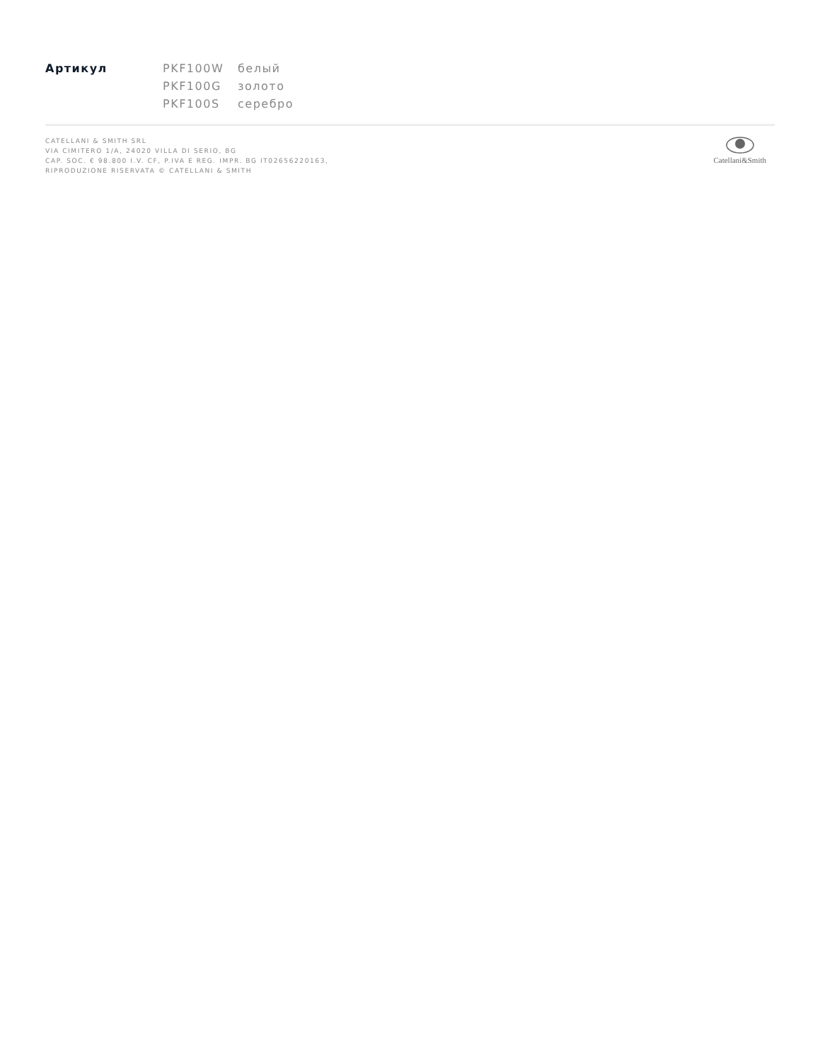| Артикул | PKF100W | белый |
| | PKF100G | золото |
| | PKF100S | серебро |
CATELLANI & SMITH SRL
VIA CIMITERO 1/A, 24020 VILLA DI SERIO, BG
CAP. SOC. € 98.800 I.V. CF, P.IVA E REG. IMPR. BG IT02656220163,
RIPRODUZIONE RISERVATA © CATELLANI & SMITH
Catellani&Smith